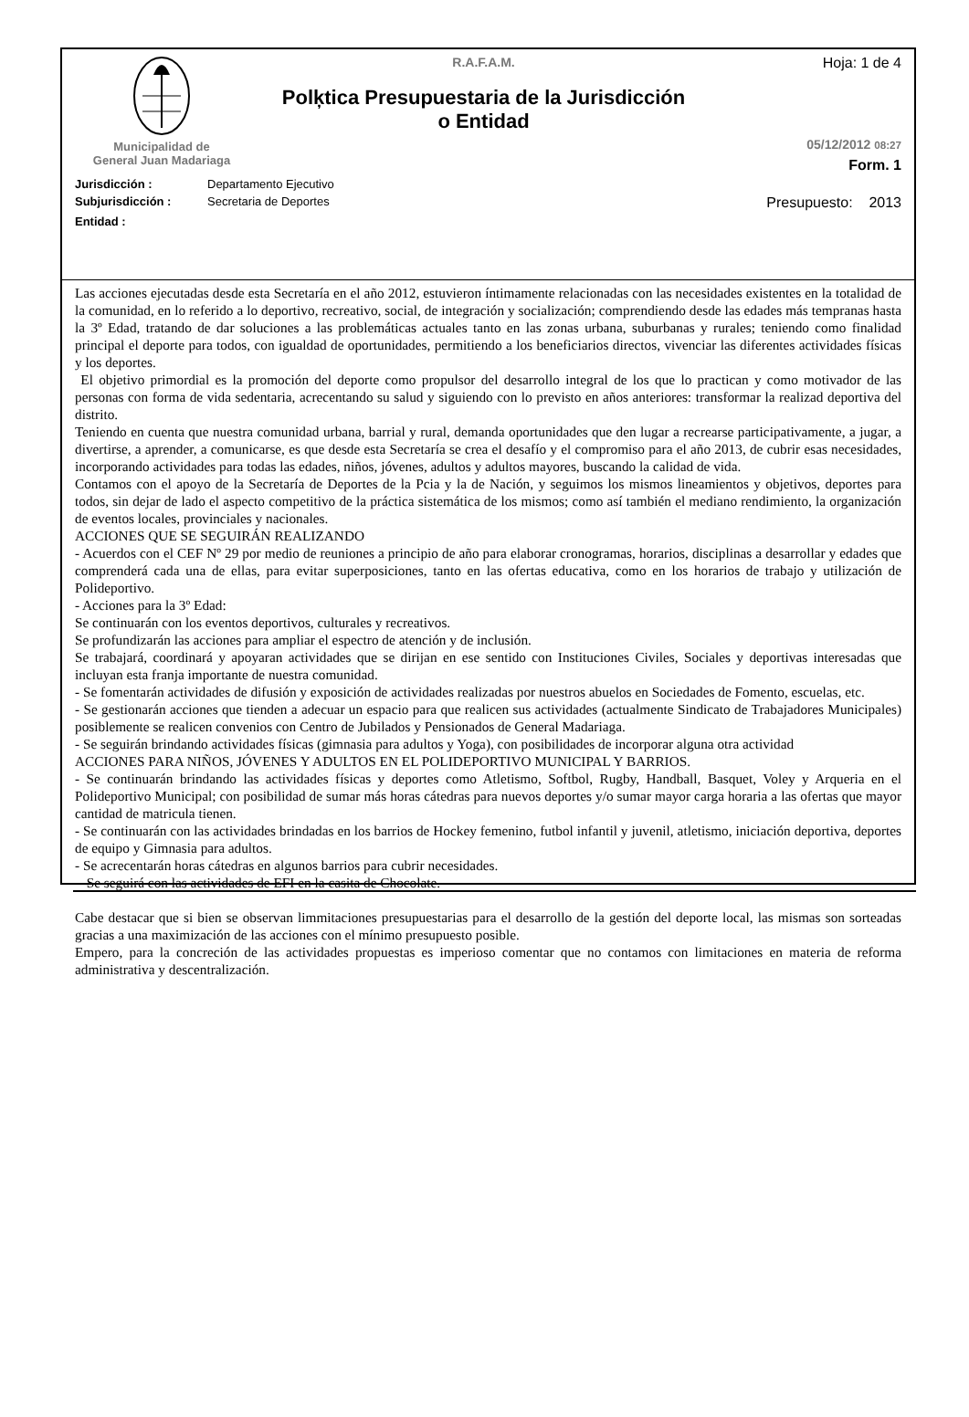Municipalidad de
General Juan Madariaga
R.A.F.A.M.
Polķtica Presupuestaria de la Jurisdicción
o Entidad
Hoja: 1 de 4
05/12/2012 08:27
Form. 1
Jurisdicción : Departamento Ejecutivo
Subjurisdicción : Secretaria de Deportes Presupuesto: 2013
Entidad :
Las acciones ejecutadas desde esta Secretaría en el año 2012, estuvieron íntimamente relacionadas con las necesidades existentes en la totalidad de la comunidad, en lo referido a lo deportivo, recreativo, social, de integración y socialización; comprendiendo desde las edades más tempranas hasta la 3º Edad, tratando de dar soluciones a las problemáticas actuales tanto en las zonas urbana, suburbanas y rurales; teniendo como finalidad principal el deporte para todos, con igualdad de oportunidades, permitiendo a los beneficiarios directos, vivenciar las diferentes actividades físicas y los deportes.
El objetivo primordial es la promoción del deporte como propulsor del desarrollo integral de los que lo practican y como motivador de las personas con forma de vida sedentaria, acrecentando su salud y siguiendo con lo previsto en años anteriores: transformar la realizad deportiva del distrito.
Teniendo en cuenta que nuestra comunidad urbana, barrial y rural, demanda oportunidades que den lugar a recrearse participativamente, a jugar, a divertirse, a aprender, a comunicarse, es que desde esta Secretaría se crea el desafío y el compromiso para el año 2013, de cubrir esas necesidades, incorporando actividades para todas las edades, niños, jóvenes, adultos y adultos mayores, buscando la calidad de vida.
Contamos con el apoyo de la Secretaría de Deportes de la Pcia y la de Nación, y seguimos los mismos lineamientos y objetivos, deportes para todos, sin dejar de lado el aspecto competitivo de la práctica sistemática de los mismos; como así también el mediano rendimiento, la organización de eventos locales, provinciales y nacionales.
ACCIONES QUE SE SEGUIRÁN REALIZANDO
- Acuerdos con el CEF Nº 29 por medio de reuniones a principio de año para elaborar cronogramas, horarios, disciplinas a desarrollar y edades que comprenderá cada una de ellas, para evitar superposiciones, tanto en las ofertas educativa, como en los horarios de trabajo y utilización de Polideportivo.
- Acciones para la 3º Edad:
Se continuarán con los eventos deportivos, culturales y recreativos.
Se profundizarán las acciones para ampliar el espectro de atención y de inclusión.
Se trabajará, coordinará y apoyaran actividades que se dirijan en ese sentido con Instituciones Civiles, Sociales y deportivas interesadas que incluyan esta franja importante de nuestra comunidad.
- Se fomentarán actividades de difusión y exposición de actividades realizadas por nuestros abuelos en Sociedades de Fomento, escuelas, etc.
- Se gestionarán acciones que tienden a adecuar un espacio para que realicen sus actividades (actualmente Sindicato de Trabajadores Municipales) posiblemente se realicen convenios con Centro de Jubilados y Pensionados de General Madariaga.
- Se seguirán brindando actividades físicas (gimnasia para adultos y Yoga), con posibilidades de incorporar alguna otra actividad
ACCIONES PARA NIÑOS, JÓVENES Y ADULTOS EN EL POLIDEPORTIVO MUNICIPAL Y BARRIOS.
- Se continuarán brindando las actividades físicas y deportes como Atletismo, Softbol, Rugby, Handball, Basquet, Voley y Arqueria en el Polideportivo Municipal; con posibilidad de sumar más horas cátedras para nuevos deportes y/o sumar mayor carga horaria a las ofertas que mayor cantidad de matricula tienen.
- Se continuarán con las actividades brindadas en los barrios de Hockey femenino, futbol infantil y juvenil, atletismo, iniciación deportiva, deportes de equipo y Gimnasia para adultos.
- Se acrecentarán horas cátedras en algunos barrios para cubrir necesidades.
- Se seguirá con las actividades de EFI en la casita de Chocolate.
Cabe destacar que si bien se observan limmitaciones presupuestarias para el desarrollo de la gestión del deporte local, las mismas son sorteadas gracias a una maximización de las acciones con el mínimo presupuesto posible.
Empero, para la concreción de las actividades propuestas es imperioso comentar que no contamos con limitaciones en materia de reforma administrativa y descentralización.